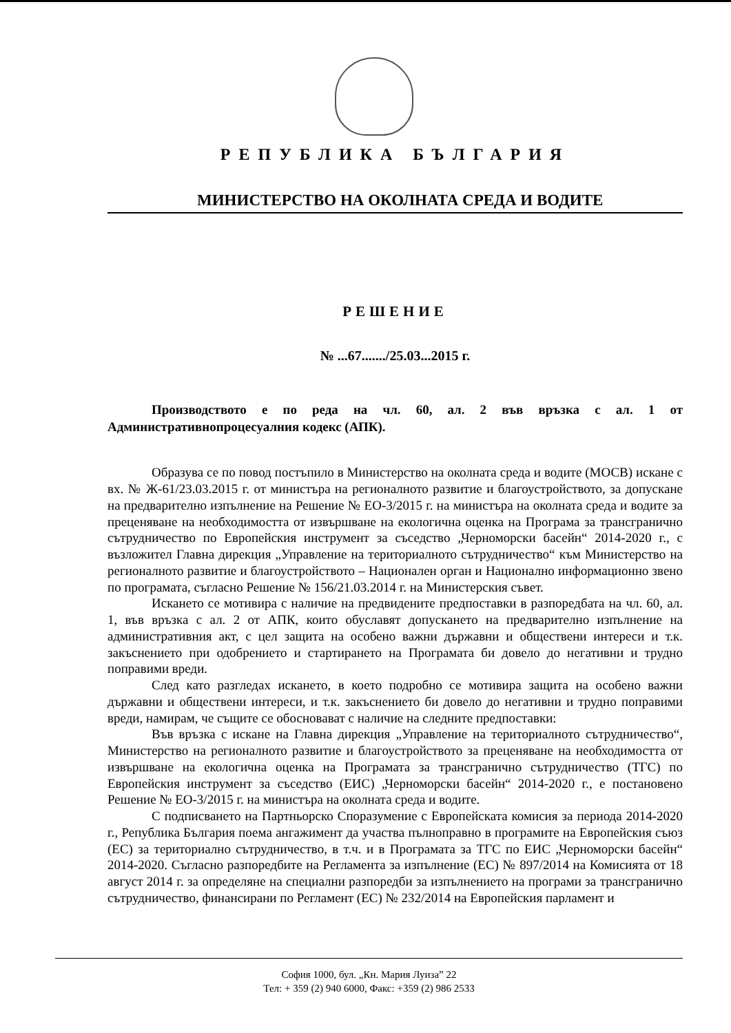РЕПУБЛИКА БЪЛГАРИЯ
МИНИСТЕРСТВО НА ОКОЛНАТА СРЕДА И ВОДИТЕ
РЕШЕНИЕ
№ ...67......./25.03...2015 г.
Производството е по реда на чл. 60, ал. 2 във връзка с ал. 1 от Административнопроцесуалния кодекс (АПК).
Образува се по повод постъпило в Министерство на околната среда и водите (МОСВ) искане с вх. № Ж-61/23.03.2015 г. от министъра на регионалното развитие и благоустройството, за допускане на предварително изпълнение на Решение № ЕО-3/2015 г. на министъра на околната среда и водите за преценяване на необходимостта от извършване на екологична оценка на Програма за трансгранично сътрудничество по Европейския инструмент за съседство „Черноморски басейн“ 2014-2020 г., с възложител Главна дирекция „Управление на териториалното сътрудничество“ към Министерство на регионалното развитие и благоустройството – Национален орган и Национално информационно звено по програмата, съгласно Решение № 156/21.03.2014 г. на Министерския съвет.
Искането се мотивира с наличие на предвидените предпоставки в разпоредбата на чл. 60, ал. 1, във връзка с ал. 2 от АПК, които обуславят допускането на предварително изпълнение на административния акт, с цел защита на особено важни държавни и обществени интереси и т.к. закъснението при одобрението и стартирането на Програмата би довело до негативни и трудно поправими вреди.
След като разгледах искането, в което подробно се мотивира защита на особено важни държавни и обществени интереси, и т.к. закъснението би довело до негативни и трудно поправими вреди, намирам, че същите се обосновават с наличие на следните предпоставки:
Във връзка с искане на Главна дирекция „Управление на териториалното сътрудничество“, Министерство на регионалното развитие и благоустройството за преценяване на необходимостта от извършване на екологична оценка на Програмата за трансгранично сътрудничество (ТГС) по Европейския инструмент за съседство (ЕИС) „Черноморски басейн“ 2014-2020 г., е постановено Решение № ЕО-3/2015 г. на министъра на околната среда и водите.
С подписването на Партньорско Споразумение с Европейската комисия за периода 2014-2020 г., Република България поема ангажимент да участва пълноправно в програмите на Европейския съюз (ЕС) за териториално сътрудничество, в т.ч. и в Програмата за ТГС по ЕИС „Черноморски басейн“ 2014-2020. Съгласно разпоредбите на Регламента за изпълнение (ЕС) № 897/2014 на Комисията от 18 август 2014 г. за определяне на специални разпоредби за изпълнението на програми за трансгранично сътрудничество, финансирани по Регламент (ЕС) № 232/2014 на Европейския парламент и
София 1000, бул. „Кн. Мария Луиза” 22
Тел: + 359 (2) 940 6000, Факс: +359 (2) 986 2533